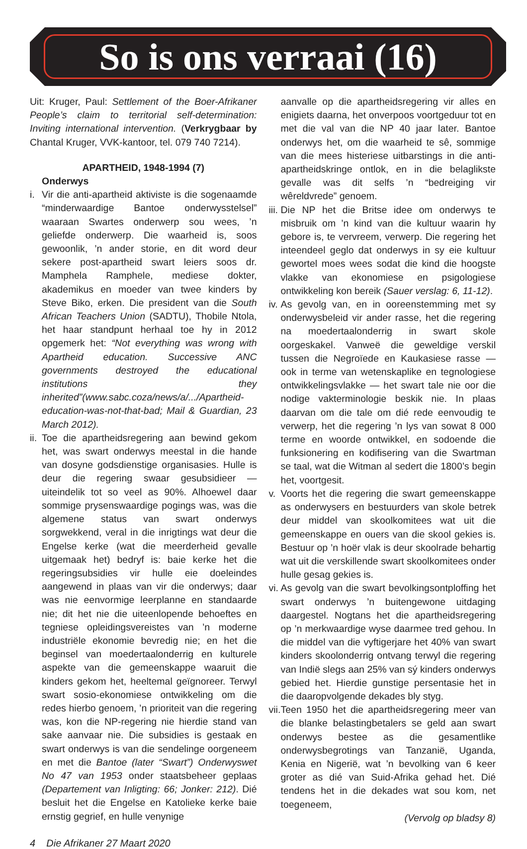So is ons verraai (16)
Uit: Kruger, Paul: Settlement of the Boer-Afrikaner People’s claim to territorial self-determination: Inviting international intervention. (Verkrygbaar by Chantal Kruger, VVK-kantoor, tel. 079 740 7214).
APARTHEID, 1948-1994 (7)
Onderwys
i. Vir die anti-apartheid aktiviste is die sogenaamde “minderwaardige Bantoe onderwysstelsel” waaraan Swartes onderwerp sou wees, ’n geliefde onderwerp. Die waarheid is, soos gewoonlik, ’n ander storie, en dit word deur sekere post-apartheid swart leiers soos dr. Mamphela Ramphele, mediese dokter, akademikus en moeder van twee kinders by Steve Biko, erken. Die president van die South African Teachers Union (SADTU), Thobile Ntola, het haar standpunt herhaal toe hy in 2012 opgemerk het: “Not everything was wrong with Apartheid education. Successive ANC governments destroyed the educational institutions they inherited”(www.sabc.coza/news/a/.../Apartheid-education-was-not-that-bad; Mail & Guardian, 23 March 2012).
ii.
Toe die apartheidsregering aan bewind gekom het, was swart onderwys meestal in die hande van dosyne godsdienstige organisasies. Hulle is deur die regering swaar gesubsidieer — uiteindelik tot so veel as 90%. Alhoewel daar sommige prysenswaardige pogings was, was die algemene status van swart onderwys sorgwekkend, veral in die inrigtings wat deur die Engelse kerke (wat die meerderheid gevalle uitgemaak het) bedryf is: baie kerke het die regeringsubsidies vir hulle eie doeleindes aangewend in plaas van vir die onderwys; daar was nie eenvormige leerplanne en standaarde nie; dit het nie die uiteenlopende behoeftes en tegniese opleidingsvereistes van ’n moderne industriële ekonomie bevredig nie; en het die beginsel van moedertaalonderrig en kulturele aspekte van die gemeenskappe waaruit die kinders gekom het, heeltemal geïgnoreer. Terwyl swart sosio-ekonomiese ontwikkeling om die redes hierbo genoem, ’n prioriteit van die regering was, kon die NP-regering nie hierdie stand van sake aanvaar nie. Die subsidies is gestaak en swart onderwys is van die sendelinge oorgeneem en met die Bantoe (later “Swart”) Onderwyswet No 47 van 1953 onder staatsbeheer geplaas (Departement van Inligting: 66; Jonker: 212). Dié besluit het die Engelse en Katolieke kerke baie ernstig gegrief, en hulle venynige
aanvalle op die apartheidsregering vir alles en enigiets daarna, het onverpoos voortgeduur tot en met die val van die NP 40 jaar later. Bantoe onderwys het, om die waarheid te sê, sommige van die mees histeriese uitbarstings in die anti-apartheidskringe ontlok, en in die belaglikste gevalle was dit selfs ’n “bedreiging vir wêreldvrede” genoem.
iii.
Die NP het die Britse idee om onderwys te misbruik om ’n kind van die kultuur waarin hy gebore is, te vervreem, verwerp. Die regering het inteendeel geglo dat onderwys in sy eie kultuur gewortel moes wees sodat die kind die hoogste vlakke van ekonomiese en psigologiese ontwikkeling kon bereik (Sauer verslag: 6, 11-12).
iv.
As gevolg van, en in ooreenstemming met sy onderwysbeleid vir ander rasse, het die regering na moedertaalonderrig in swart skole oorgeskakel. Vanweë die geweldige verskil tussen die Negroïede en Kaukasiese rasse — ook in terme van wetenskaplike en tegnologiese ontwikkelingsvlakke — het swart tale nie oor die nodige vakterminologie beskik nie. In plaas daarvan om die tale om dié rede eenvoudig te verwerp, het die regering ’n lys van sowat 8 000 terme en woorde ontwikkel, en sodoende die funksionering en kodifisering van die Swartman se taal, wat die Witman al sedert die 1800’s begin het, voortgesit.
v. Voorts het die regering die swart gemeenskappe as onderwysers en bestuurders van skole betrek deur middel van skoolkomitees wat uit die gemeenskappe en ouers van die skool gekies is. Bestuur op ’n hoër vlak is deur skoolrade behartig wat uit die verskillende swart skoolkomitees onder hulle gesag gekies is.
vi.
As gevolg van die swart bevolkingsontploffing het swart onderwys ’n buitengewone uitdaging daargestel. Nogtans het die apartheidsregering op ’n merkwaardige wyse daarmee tred gehou. In die middel van die vyftigerjare het 40% van swart kinders skoolonderrig ontvang terwyl die regering van Indië slegs aan 25% van sý kinders onderwys gebied het. Hierdie gunstige persentasie het in die daaropvolgende dekades bly styg.
vii.
Teen 1950 het die apartheidsregering meer van die blanke belastingbetalers se geld aan swart onderwys bestee as die gesamentlike onderwysbegrotings van Tanzanië, Uganda, Kenia en Nigerië, wat ’n bevolking van 6 keer groter as dié van Suid-Afrika gehad het. Dié tendens het in die dekades wat sou kom, net toegeneem,
(Vervolg op bladsy 8)
4 Die Afrikaner 27 Maart 2020